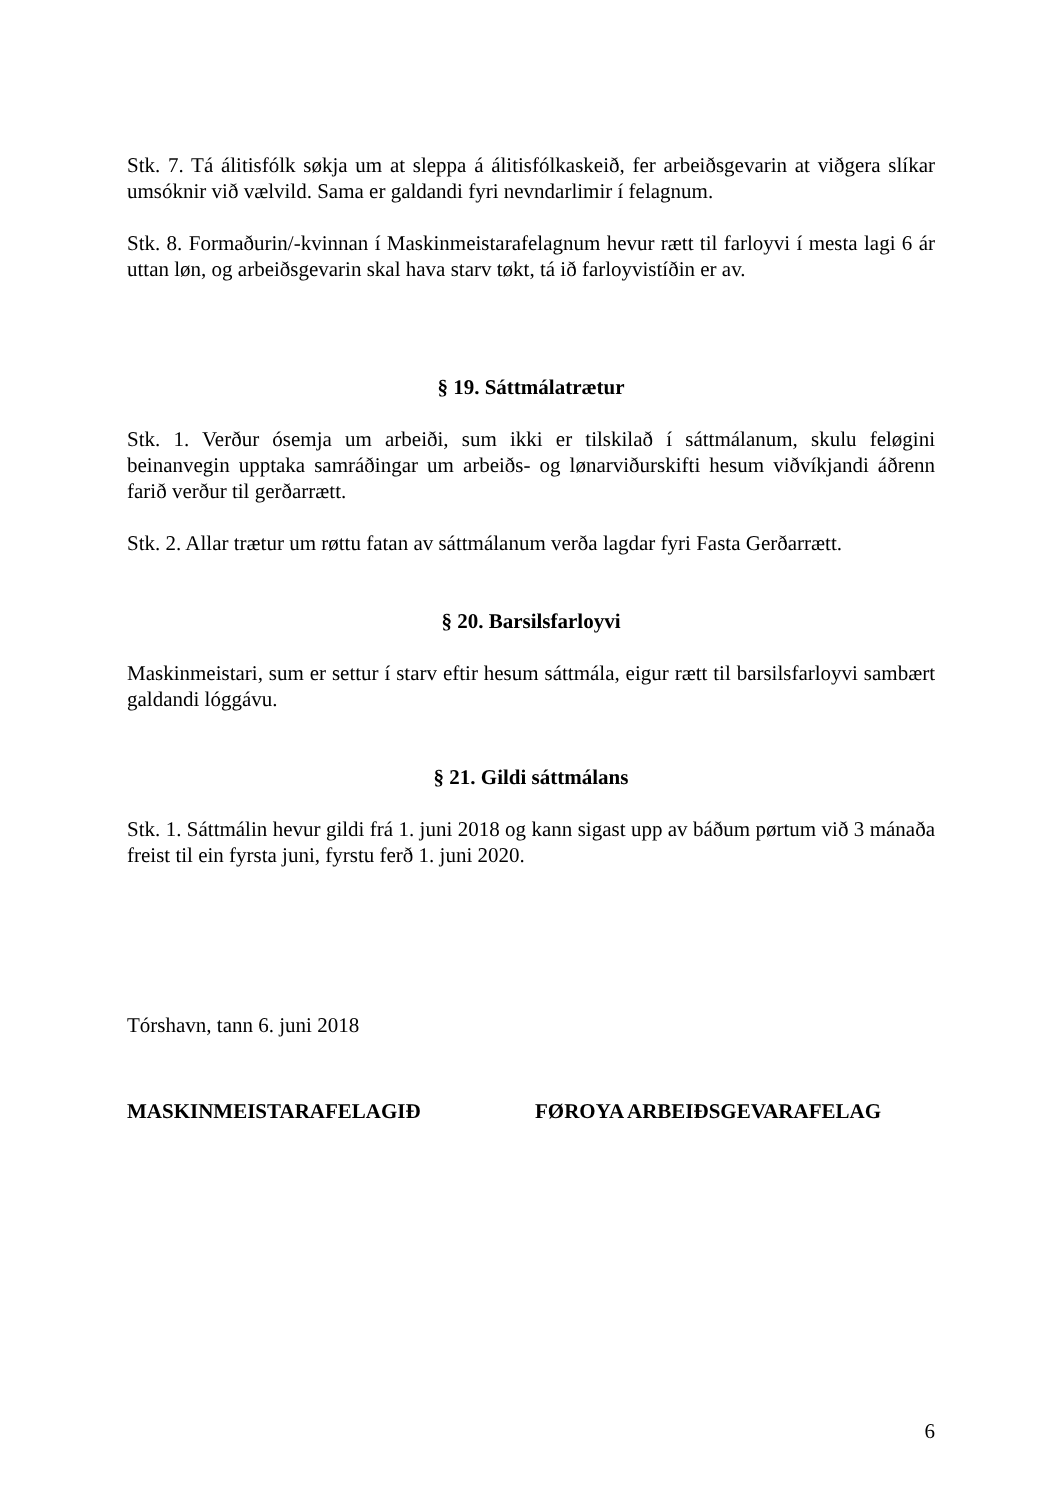Stk. 7. Tá álitisfólk søkja um at sleppa á álitisfólkaskeið, fer arbeiðsgevarin at viðgera slíkar umsóknir við vælvild. Sama er galdandi fyri nevndarlimir í felagnum.
Stk. 8. Formaðurin/-kvinnan í Maskinmeistarafelagnum hevur rætt til farloyvi í mesta lagi 6 ár uttan løn, og arbeiðsgevarin skal hava starv tøkt, tá ið farloyvistíðin er av.
§ 19. Sáttmálatrætur
Stk. 1. Verður ósemja um arbeiði, sum ikki er tilskilað í sáttmálanum, skulu feløgini beinanvegin upptaka samráðingar um arbeiðs- og lønarviðurskifti hesum viðvíkjandi áðrenn farið verður til gerðarrætt.
Stk. 2. Allar trætur um røttu fatan av sáttmálanum verða lagdar fyri Fasta Gerðarrætt.
§ 20. Barsilsfarloyvi
Maskinmeistari, sum er settur í starv eftir hesum sáttmála, eigur rætt til barsilsfarloyvi sambært galdandi lóggávu.
§ 21. Gildi sáttmálans
Stk. 1. Sáttmálin hevur gildi frá 1. juni 2018 og kann sigast upp av báðum pørtum við 3 mánaða freist til ein fyrsta juni, fyrstu ferð 1. juni 2020.
Tórshavn, tann 6. juni 2018
MASKINMEISTARAFELAGIÐ FØROYA ARBEIÐSGEVARAFELAG
6